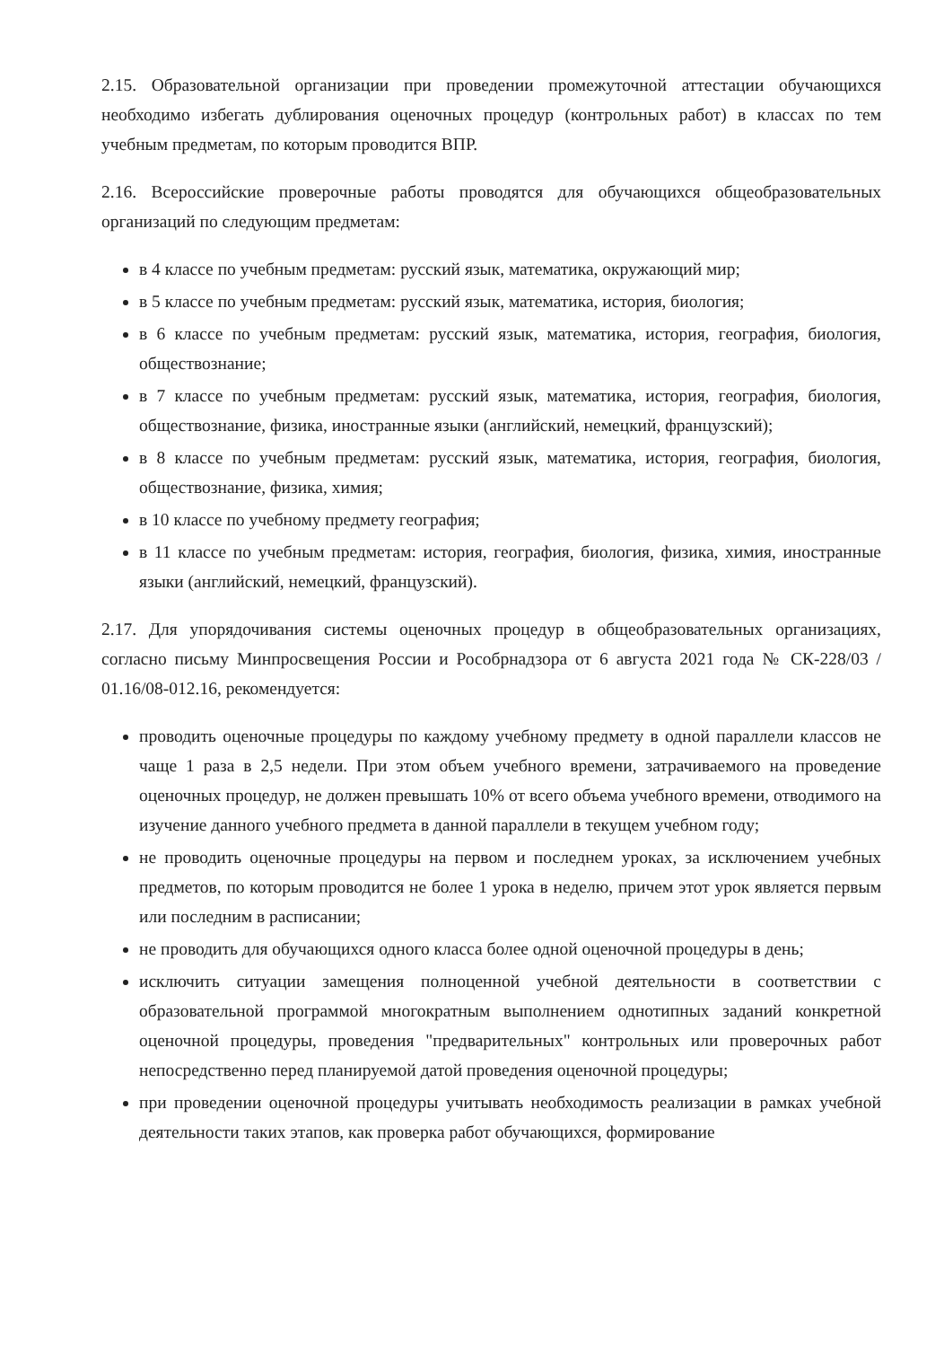2.15. Образовательной организации при проведении промежуточной аттестации обучающихся необходимо избегать дублирования оценочных процедур (контрольных работ) в классах по тем учебным предметам, по которым проводится ВПР.
2.16. Всероссийские проверочные работы проводятся для обучающихся общеобразовательных организаций по следующим предметам:
в 4 классе по учебным предметам: русский язык, математика, окружающий мир;
в 5 классе по учебным предметам: русский язык, математика, история, биология;
в 6 классе по учебным предметам: русский язык, математика, история, география, биология, обществознание;
в 7 классе по учебным предметам: русский язык, математика, история, география, биология, обществознание, физика, иностранные языки (английский, немецкий, французский);
в 8 классе по учебным предметам: русский язык, математика, история, география, биология, обществознание, физика, химия;
в 10 классе по учебному предмету география;
в 11 классе по учебным предметам: история, география, биология, физика, химия, иностранные языки (английский, немецкий, французский).
2.17. Для упорядочивания системы оценочных процедур в общеобразовательных организациях, согласно письму Минпросвещения России и Рособрнадзора от 6 августа 2021 года № СК-228/03 / 01.16/08-012.16, рекомендуется:
проводить оценочные процедуры по каждому учебному предмету в одной параллели классов не чаще 1 раза в 2,5 недели. При этом объем учебного времени, затрачиваемого на проведение оценочных процедур, не должен превышать 10% от всего объема учебного времени, отводимого на изучение данного учебного предмета в данной параллели в текущем учебном году;
не проводить оценочные процедуры на первом и последнем уроках, за исключением учебных предметов, по которым проводится не более 1 урока в неделю, причем этот урок является первым или последним в расписании;
не проводить для обучающихся одного класса более одной оценочной процедуры в день;
исключить ситуации замещения полноценной учебной деятельности в соответствии с образовательной программой многократным выполнением однотипных заданий конкретной оценочной процедуры, проведения "предварительных" контрольных или проверочных работ непосредственно перед планируемой датой проведения оценочной процедуры;
при проведении оценочной процедуры учитывать необходимость реализации в рамках учебной деятельности таких этапов, как проверка работ обучающихся, формирование